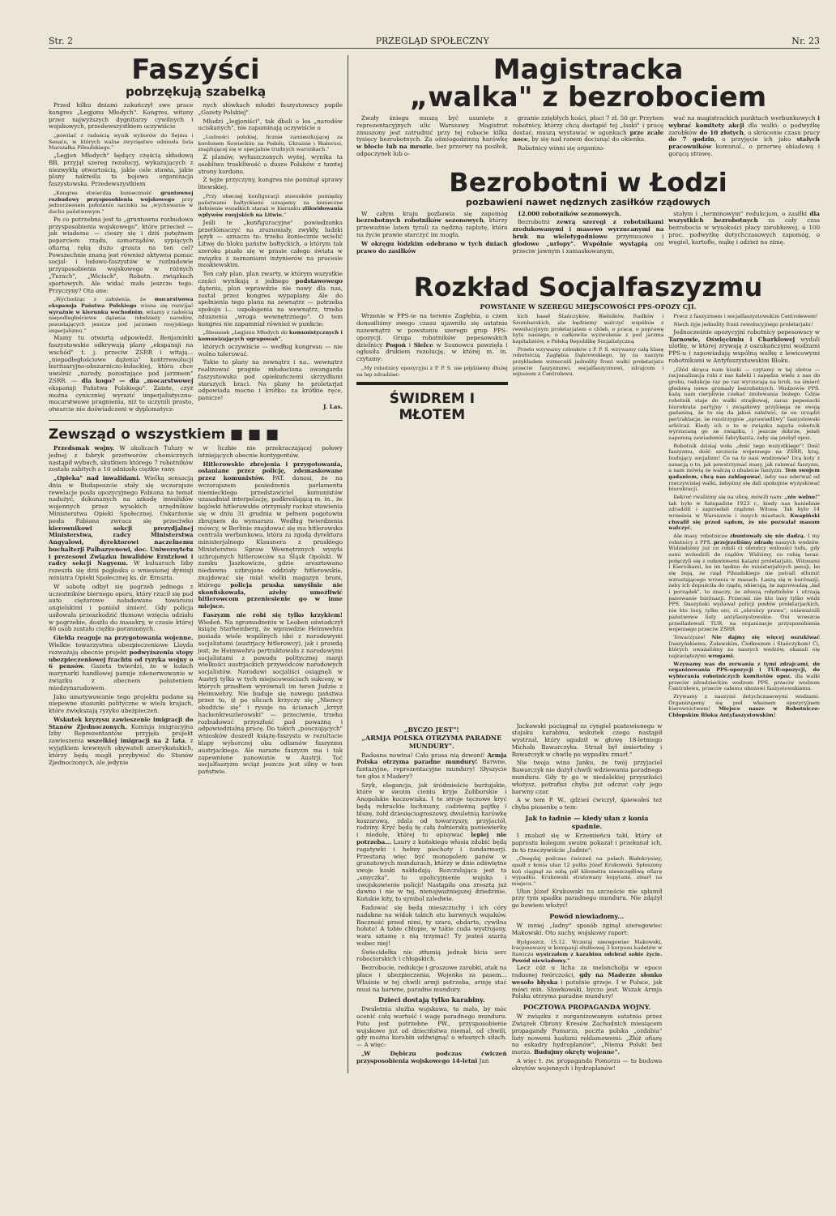Str. 2 PRZEGLĄD SPOŁECZNY Nr. 23
Faszyści
pobrzękują szabelką
Przed kilku dniami zakończył swe prace kongres „Legjonu Młodych". Kongres, witany przez najwyższych dygnitarzy cywilnych i wojskowych, przedewszystkiem oczywiście
„powitać z radością wynik wyborów do Sejmu i Senatu, w których walne zwycięstwo odniosła lista Marszałka Piłsudskiego."
„Legjon Młodych" będący częścią składową BB, przyjął szereg rezolucyj, wykazujących z niezwykłą otwartością, jakie cele stawia, jakie plany nakreśla ta bojowa organizacja faszystowska. Przedewszystkiem
„Kongres stwierdza konieczność gruntownej rozbudowy przysposobienia wojskowego przy jednoczesnem położeniu nacisku na „wychowanie w duchu państwowym."
Po co potrzebna jest ta „gruntowna rozbudowa przysposobienia wojskowego", które przecież — jak wiadomo — cieszy się i dziś potężnem poparciem rządu, samorządów, sypiących ofiarną ręką dużo grosza na ten cel? Powszechnie znaną jest również aktywna pomoc socjal- i ludowo-faszystów w rozbudowie przysposobienia wojskowego w różnych „Turach", „Wiciach", Robotn. związkach sportowych. Ale widać mało jeszcze tego. Przyczyny? Oto one:
„Wychodząc z założenia, że mocarstwowa ekspansja Państwa Polskiego winna się rozwijać wyraźnie w kierunku wschodnim, witamy z radością niepodległościowe dążenia młodzieży narodów, pozostających jeszcze pod jarzmem rosyjskiego imperjalizmu."
Mamy tu otwartą odpowiedź. Benjaminki faszystowskie odkrywają plany „ekspansji na wschód" t. j. przeciw ZSRR i witają... „niepodległościowe dążenia" kontrrewolucji burżuazyjno-obszarniczo-kułackiej, która chce uwolnić „narody, pozostające pod jarzmem" ZSRR. — dla kogo? — dla „mocarstwowej ekspansji Państwa Polskiego". Zaiste, czyż można cyniczniej wyrazić imperjalistyczno-mocarstwowe pragnienia, niż to uczynili prosto, otwarcie nie doświadczeni w dyplomatycz-
nych słówkach młodzi faszystowscy pupile „Gazety Polskiej".
Młodzi „legjoniści", tak dbali o los „narodów uciskanych", nie zapominają oczywiście o
„Ludności polskiej, licznie zamieszkującej za kordonem Sowieckim na Podolu, Ukrainie i Białorusi, znajdującej się w specjalnie trudnych warunkach."
Z planów, wyłuszczonych wyżej, wynika ta osobliwa troskliwość o dusze Polaków z tamtej strony kordonu.
Z tejże przyczyny, kongres nie pominął sprawy litewskiej.
„Przy obecnej konfiguracji stosunków pomiędzy państwami bałtyckiemi uznajemy za konieczne dołożenie wszelkich starań w kierunku zlikwidowania wpływów rosyjskich na Litwie."
Jeśli te „konfiguracyjne" powiedzonka przetłómaczyć na zrozumiały, zwykły, ludzki język — oznacza to: trzeba koniecznie wcielić Litwę do bloku państw bałtyckich, o którym tak szeroko pisało się w prasie całego świata w związku z zeznaniami inżynierów na procesie moskiewskim.
Ten cały plan, plan zwarty, w którym wszystkie części wynikają z jednego podstawowego dążenia, plan wprawdzie nie nowy dla nas, został przez kongres wypaplany. Ale do spełnienia tego planu na zewnątrz — potrzeba spokoju i... uspokojenia na wewnątrz, trzeba zduszenia „wroga wewnętrznego". O tem kongres nie zapomniał również w punkcie:
„Stosunek „Legjonu Młodych do komunistycznych i komunizujących ugrupowań",
których oczywiście — według kongresu — nie wolno tolerować.
Takie to plany na zewnątrz i na.. wewnątrz realizować pragnie młodociana awangarda faszystowska pod opiekuńczemi skrzydłami starszych braci. Na plany te proletarjat odpowiada mocno i krótko: za krótkie ręce, panicze!
J. Las.
Zewsząd o wszystkiem ■ ■ ■
Przedsmak wojny. W okolicach Tuluzy w jednej z fabryk przetworów chemicznych nastąpił wybuch, skutkiem którego 7 robotników zostało zabitych a 10 odniosło ciężkie rany.
„Opieka" nad inwalidami. Wielką sensacją dnia w Budapeszcie stały się wczorajsze rewelacje posła opozycyjnego Fabiana na temat nadużyć, dokonanych na szkodę inwalidów wojennych przez wysokich urzędników Ministerstwa Opieki Społecznej. Oskarżenie posła Fabiana zwraca się przeciwko kierownikowi sekcji prezydjalnej Ministerstwa, radcy Ministerstwa Angyalowi, dyrektorowi naczelnemu buchalterji Palbazyenowi, doc. Uniwersytetu i prezesowi Związku Inwalidów Erntzlowi i radcy sekcji Nagyenu. W kuluarach Izby rozeszła się dziś pogłoska o wniesionej dymisji ministra Opieki Społecznej ks. dr. Ernszta.
W sobotę odbył się pogrzeb jednego z uczestników biernego oporu, który rzucił się pod auto ciężarowe naładowane towarami angielskimi i poniósł śmierć. Gdy policja usiłowała przeszkodzić tłumowi wzięcia udziału w pogrzebie, doszło do masakry, w czasie której 40 osób zostało ciężko poranionych.
Giełda reaguje na przygotowania wojenne. Wielkie towarzystwa ubezpieczeniowe Lloyda rozważają obecnie projekt podwyższenia stopy ubezpieczeniowej frachtu od ryzyka wojny o 6 pensów. Gazeta twierdzi, że w kołach marynarki handlowej panuje zdenerwowanie w związku z obecnem położeniem miedzynarodowem.
Jako umotywowanie tego projektu podane są niepewne stosunki polityczne w wielu krajach, które zwiększają ryzyko ubezpieczeń.
Wskutek kryzysu zawieszenie imigracji do Stanów Zjednoczonych. Komisja imigracyjna Izby Reprezentantów przyjęła projekt zawieszenia wszelkiej imigracji na 2 lata, z wyjątkiem krewnych obywateli amerykańskich, którzy będą mogli przybywać do Stanów Zjednoczonych, ale jedynie
w liczbie nie przekraczającej połowy istniejących obecnie kontygentów.
Hitlerowskie zbrojenia i przygotowania, osłaniane przez policję, zdemaskowane przez komunistów. PAT. donosi, że na wczorajszem posiedzeniu parlamentu niemieckiego przedstawiciel komunistów uzasadniał interpelację, podkreślającą m. in., że bojówki hitlerowskie otrzymały rozkaz stawienia się w dniu 31 grudnia w pełnem pogotowiu zbrojnem do wymarszu. Według twierdzenia mówcy, w Berlinie znajdować się ma hitlerowska centrala werbunkowa, która za zgodą dyrektora ministerjalnego Klausnera z pruskiego Ministerstwa Spraw Wewnętrznych wysyła uzbrojonych hitlerowców na Śląsk Opolski. W zamku Jaszkowicze, gdzie aresztowano niedawno uzbrojone oddziały hitlerowskie, znajdować się miał wielki magazyn broni, którego policja pruska umyślnie nie skonfiskowała, ażeby umożliwić hitlerowcom przeniesienie go w inne miejsce.
Faszyzm nie robi się tylko krzykiem! Wiedeń. Na zgromadzeniu w Leoben oświadczył książę Starhemberg, że wprawdzie Heimwehra posiada wiele wspólnych idei z narodowymi socjalistami (austrjacy hitlerowcy), jak i prawdą jest, że Heimwehra pertraktowała z narodowymi socjalistami z powodu politycznej manji wielkości austrjackich przywódców narodowych socjalistów. Narodowi socjaliści osiągnęli w Austrji tylko w tych miejscowościach sukcesy, w których przedtem wyrównali im teren Judzie z Heimwehry. Nie buduje się nowego państwa przez to, iż po ulicach krzyczy się „Niemcy obudźcie się" i rysuje na ścianach „krzyż hackenkreuzlerowski" — przeciwnie, trzeba rozbudować przyszłość pod poważną i odpowiedzialną pracę. Do takich „pouczających" wniosków doszedł książę-faszysta w rezultacie klapy wyborczej obu odłamów faszyzmu austrjackiego. Ale narazie faszyzm ma i tak zapewnione panowanie w Austrji. Toć socjalfaszyzm wciąż jeszcze jest silny w tem państwie.
Magistracka
„walka" z bezrobociem
Zwały śniegu muszą być usunięte z reprezentacyjnych ulic Warszawy. Magistrat zmuszony jest zatrudnić przy tej robocie kilka tysięcy bezrobotnych. Za ośmiogodzinną harówkę w błocie lub na mrozie, bez przerwy na posiłek, odpoczynek lub o-
grzanie zziębłych kości, płaci 7 zł. 50 gr. Przytem robotnicy, którzy chcą dostąpić tej „łaski" i pracę dostać, muszą wystawać w ogonkach prze zcałe noce, by się nad ranem docisnąć do okienka.
Robotnicy winni się organizo-
wać na magistrackich punktach werbunkowych i wybrać komitety akcji dla walki: o podwyżkę zarobków do 10 złotych, o skrócenie czasu pracy do 7 godzin, o przyjęcie ich jako stałych pracowników komunal., o przerwę obiadową i gorącą strawę.
Bezrobotni w Łodzi
pozbawieni nawet nędznych zasiłków rządowych
W całym kraju pozbawia się zapomóg bezrobotnych robotników sezonowych, którzy przeważnie latem tyrali za nędzną zapłatę, która na życie prawie starczyć im mogła.
W okręgu łódzkim odebrano w tych dniach prawo do zasiłków
12.000 robotników sezonowych.
Bezrobotni zewrą szeregi z robotnikami zredukowanymi i masowo wyrzucanymi na bruk na wielotygodniowe przymusowe i głodowe „urlopy". Wspólnie wystąpią oni przeciw jawnym i zamaskowanym,
stałym i „terminowym" redukcjom, o zasiłki dla wszystkich bezrobotnych za cały czas bezrobocia w wysokości płacy zarobkowej, o 100 proc. podwyżkę dotychczasowych zapomóg, o węgiel, kartofle, mąkę i odzież na zimę.
Rozkład Socjalfaszyzmu
POWSTANIE W SZEREGU MIEJSCOWOŚCI PPS-OPOZY CJI.
Wrzenie w PPS-ie na terenie Zagłębia, o czem donosiliśmy swego czasu ujawniło się ostatnio nazewnątrz w powstaniu szeregu grup PPS-opozycji. Grupa robotników pepesowskich dzielnicy Pogoń i Sielce w Sosnowcu powzięła i ogłosiła drukiem rezolucję, w której m. in. czytamy:
„My robotnicy opozycyjni z P. P. S. nie pójdziemy dłużej na lep zdradziec-
ŚWIDREM I MŁOTEM
kich haseł Stańczyków, Bielników, Radków i Szumbarskich, ale będziemy walczyć wspólnie z rewolucyjnym proletarjatem o chleb, o pracę, o poprawę bytu naszego, o całkowite wyzwolenie z pod jarzma kapitalistów, o Polską Republikę Socjalistyczną
Przeto wzywamy członków z P. P. S. wzywamy całą klasę robotniczą Zagłębia Dąbrowskiego, by za naszym przykładem wzmocnili jednolity front walki proletarjatu przeciw faszyzmowi, socjalfaszyzmowi, zdrajcom i sojuszom z Centrolewu.
Precz z faszyzmem i socjalfaszystowskim Centrolewem!
Niech żyje jednolity front rewolucyjnego proletarjatu!
Jednocześnie opozycyjni robotnicy pepesowscy w Tarnowie, Oświęcimiu i Charklowej wydali ulotkę, w której zrywają z oszukańczymi wodzami PPS-u i zapowiadają wspólną walkę z lewicowymi robotnikami w Antyfaszystowskim Bloku.
„Głód skręca nam kiszki — czytamy w tej ulotce — racjonalizacja robi z nas kaleki i zapędza wielu z nas do grobu, redukcje raz po raz wyrzucają na bruk, na śmierć głodową nowe gromady bezrobotnych. Wodzowie PPS. każą nam cierpliwie czekać zmiłowania bożego. Gdzie robotnik staje do walki strajkowej, zaraz pepesiacki biurokrata partyjny i związkowy przybiega ze swoją gadaniną, że to się da jakoś załatwić, że on urządzi pertraktacje, że rozstrzygnie „sprawiedliwy" faszystowski arbitraż. Kiedy ich o to w związku zapyta robotnik wyrzucaną go ze związku, i jeszcze dobrze, jeżeli zapomną zawiadomić fabrykanta, żeby się pozbył opoz.
Robotnik dzisiaj woła „dość tego wszystkiego"! Dość faszyzmu, dość szczucia wojennego na ZSRR, kraj, budujący socjalizm! Co na to nasi wodzowie? Drą koty z sanacją o to, jak powstrzymać masy, jak ratować faszyzm, a nam mówią że walczą o obalenie faszyzm. Tem swojem gadaniem, chcą nas zablagować, żeby nas oderwać od rzeczywistej walki, żebyśmy się dali spokojnie wyzyskiwać biurokracji.
Ilekroć rwaliśmy się na ulicę, mówili nam: „nie wolno!" tak było w listopadzie 1923 r., kiedy nas haniebnie zdradzili i zaprzedali rządowi Witosa. Tak było 14 września w Warszawie i innych miastach. Kwapiński chwalił się przed sądem, że nie pozwalał masom walczyć.
Ale masy robotnicze zbuntowały się nie dadzą. I my robotnicy z PPS. przejrzeliśmy zdradę naszych wodzów. Widzieliśmy już co robili ci obrońcy wolności ludu, gdy sami wchodzili do rządów. Widzimy, co robią teraz: połączyli się z osławionemi katami proletarjatu, Witosami i Kiernikami, bo im tęskno do ministerjalnych pensji, bo się boją, że rząd Piłsudskiego nie potrafi stłumić wzrastającego wrzenia w masach. Łaszą się w burżuazji, żeby ich dopuściła do rządu, obiecują, że zaprowadzą „ład i porządek", to znaczy, że zduszą robotników i utrzają panowanie burżuazji. Przecież nie kto inny tylko wódz PPS. Daszyński wydawał policji posłów proletarjackich, nie kto inny, tylko oni, ci „obrońcy prawa", unieważnili państwowe listy antyfaszystowskie. Oni wreszcie prześladowali TUR. na organizacje przysposobienia wojennego przeciw ZSRR.
Towarzysze! Nie dajmy się więcej oszukiwać Daszyńskiemu, Żuławskim, Ciołkoszom i Stańczykom! Ci, których uważaliśmy za naszych wodzów, okazali się najzaciętszymi wrogami.
Wzywamy was do zerwania z tymi zdrajcami, do organizowania PPS-opozycji i TUR-opozycji, do wybierania robotniczych komitetów opoz. dla walki przeciw zdradzieckim wodzom PPS. przeciw wodzom Centrolewu, przeciw całemu obozowi faszystowskiemu.
Zrywamy z naszymi dotychczasowymi wodzami. Organizujemy się pod własnem opozycyjnem kierownictwem! Miejsce nasze w Robotniczo-Chłopskim Bloku Antyfaszystowskim!
„BYCZO JEST"!
„ARMJA POLSKA OTRZYMA PARADNE MUNDURY".
Radosna nowina! Cała prasa nią dzwoni! Armja Polska otrzyma paradne mundury! Barwne, fantazyjne, reprezentacyjne mundury! Słyszycie ten głos z Madery?
Szyk, elegancja, jak śródmieście burżujskie, które w swoim cieniu kryje Żoliborskie i Anopolskie koczowiska. I te stroje tęczowe kryć będą rekruckie łachmany, codzienną pajtkę i bluzę, żołd dziesięciogroszowy, dwuletnią harówkę koszarową, zdala od towarzyszy, przyjaciół, rodziny. Kryć będą tę całą żołnierską poniewierkę i niedolę, której tu opisywać lepiej nie potrzeba... Laury z końskiego włosia zdobić będą rogatywki i hełmy piechoty i żandarmerji. Przestaną więc być monopolem panów w granatowych mundurach, którzy w dnie odświętne swoje kaski nakładają. Rozczulająca jest ta „smyczka", to upolicyjnienie wojska i uwojskowienie policji! Nastąpiła ona zresztą już dawno i nie w tej, nienajważniejszej dziedzinie. Końskie kity, to symbol zaledwie.
Radować się będą mieszczuchy i ich córy nadobne na widok takich oto barwnych wojaków. Baczność przed nimi, ty szara, obdarta, cywilna hołoto! A tobie chłopie, w takie cuda wystrojony, wara sztamę z nią trzymać! Ty jesteś szarżą wobec niej!
Świecidełka nie stłumią jednak bicia serc robociarskich i chłopskich.
Bezrobocie, redukcje i groszowe zarobki, atak na płace i ubezpieczenia. Wojenka za pasem... Właśnie w tej chwili armji potrzeba, armję stać musi na barwne, paradne mundury.
Dzieci dostają tylko karabiny.
Dwuletnia służba wojskowa, to mało, by móc ocenić całą wartość i wagę paradnego munduru. Poto jest potrzebne PW., przysposobienie wojskowe już od dzieciństwa niemal, od chwili, gdy można karabin udźwignąć o własnych siłach. — A więc:
„W Dębiczu podczas ćwiczeń przysposobienia wojskowego 14-letni Jan
Jackowski pociągnął za cyngiel postawionego w stojaku karabinu, wskutek czego nastąpił wystrzał, który ugodził w głowę 18-letniego Michała Bawarczyka. Strzał był śmiertelny i Bawarczyk w chwilę po wypadku zmarł."
Nie twoja wina Janku, że twój przyjaciel Bawarczyk nie dożył chwili wdziewania paradnego munduru. Gdy ty go w niedalekiej przyszłości włożysz, potrafisz chyba już odczuć cały jego barwny czar.
A w tem P. W., gdzieś ćwiczył, śpiewałeś też chyba piosenkę o tem:
Jak to ładnie — kiedy ułan z konia spadnie.
I znalazł się w Krzemieńcu taki, który ot poprostu kolegom swoim pokazał i przekonał ich, że to rzeczywiście „ładnie":
„Onegdaj podczas ćwiczeń na polach Białokryniey, spadł z konia ułan 12 pułku Józef Krukowski. Spłoszony koń ciągnął za sobą pół kilometra nieszczęśliwą ofiarę wypadku. Krukowski stratowany kopytami, zmarł na miejscu."
Ułan Józef Krukowski na szczęście nie splamił przy tym spadku paradnego munduru. Nie zdążył go bowiem włożyć!
Powód niewiadomy...
W mniej „ładny" sposób zginął szeregowiec Makowski. Oto suchy, wojskowy raport:
Bydgoszcz, 15.12. Wczoraj szeregowiec Makowski, lracjonowany w kompanji służbowej 3 korpusu kadetów w Rawiczu wystrzałem z karabinu odebrał sobie życie. Powód niewiadomy."
Lecz cóż u licha za melancholja w epoce radosnej twórczości, gdy na Maderze słonko wesoło błyska i potulnie grzeje. I w Polsce, jak mówi min. Sławkowski, byczo jest. Wszak Armja Polska otrzyma paradne mundury!
POCZTOWA PROPAGANDA WOJNY.
W związku z zorganizowanym ostatnio przez Związek Obrony Kresów Zachodnich miesiącem propagandy Pomorza, poczta polska „ozdabia" listy nowemi hasłami reklamowemi: „Złóż ofiarę na eskadry hydroplanów", „Niema Polski bez morza. Budujmy okręty wojenne".
A więc t. zw. propaganda Pomorza — to budowa okrętów wojennych i hydroplanów!